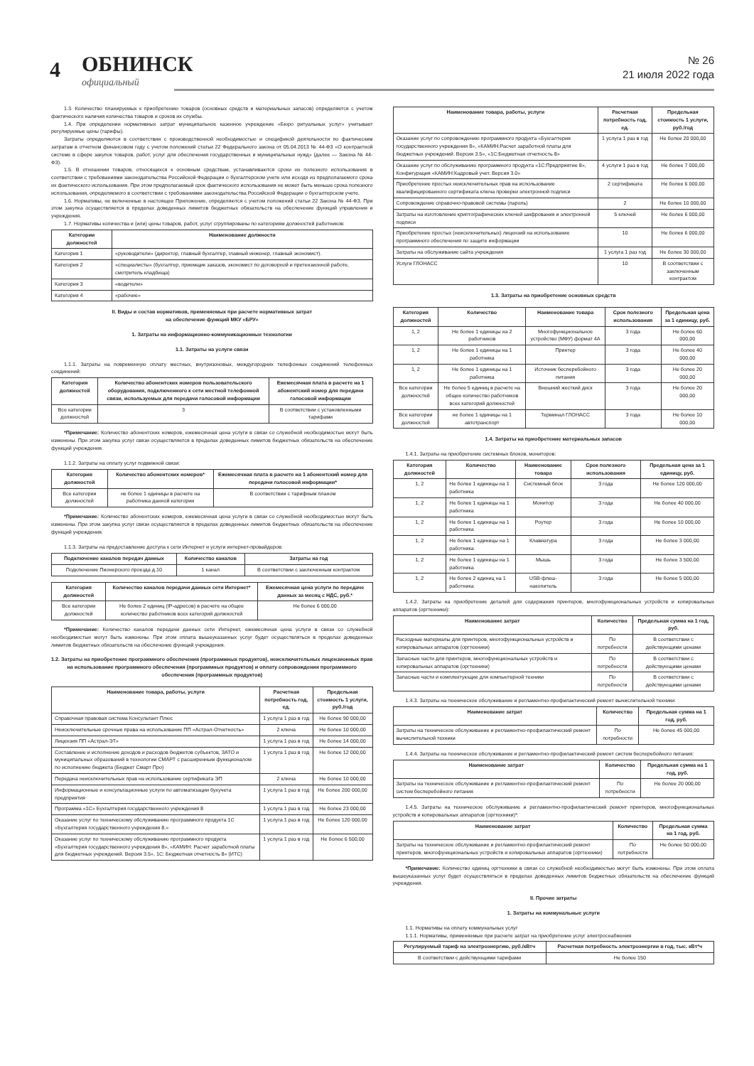4
ОБНИНСК
официальный
№ 26
21 июля 2022 года
1.3. Количество планируемых к приобретению товаров (основных средств и материальных запасов) определяется с учетом фактического наличия количества товаров и сроков их службы.
1.4. При определении нормативных затрат муниципальное казенное учреждение «Бюро ритуальных услуг» учитывает регулируемые цены (тарифы).
Затраты определяются в соответствии с производственной необходимостью и спецификой деятельности по фактическим затратам в отчетном финансовом году с учетом положений статьи 22 Федерального закона от 05.04.2013 № 44-ФЗ «О контрактной системе в сфере закупок товаров, работ, услуг для обеспечения государственных и муниципальных нужд» (далее — Закона № 44-ФЗ).
1.5. В отношении товаров, относящихся к основным средствам, устанавливаются сроки их полезного использования в соответствии с требованиями законодательства Российской Федерации о бухгалтерском учете или исходя из предполагаемого срока их фактического использования. При этом предполагаемый срок фактического использования не может быть меньше срока полезного использования, определяемого в соответствии с требованиями законодательства Российской Федерации о бухгалтерском учете.
1.6. Нормативы, не включенные в настоящее Приложение, определяются с учетом положений статьи 22 Закона № 44-ФЗ. При этом закупка осуществляется в пределах доведенных лимитов бюджетных обязательств на обеспечение функций управления и учреждения.
1.7. Нормативы количества и (или) цены товаров, работ, услуг сгруппированы по категориям должностей работников:
| Категории должностей | Наименование должности |
| --- | --- |
| Категория 1 | «руководители» (директор, главный бухгалтер, главный инженер, главный экономист). |
| Категория 2 | «специалисты» (бухгалтер, приемщик заказов, экономист по договорной и претензионной работе, смотритель кладбища) |
| Категория 3 | «водители» |
| Категория 4 | «рабочие» |
II. Виды и состав нормативов, применяемых при расчете нормативных затрат
на обеспечение функций МКУ «БРУ»
1. Затраты на информационно-коммуникационные технологии
1.1. Затраты на услуги связи
1.1.1. Затраты на повременную оплату местных, внутризоновых, междугородних телефонных соединений телефонных соединений:
| Категория должностей | Количество абонентских номеров пользовательского оборудования, подключенного к сети местной телефонной связи, используемых для передачи голосовой информации | Ежемесячная плата в расчете на 1 абонентский номер для передачи голосовой информации |
| --- | --- | --- |
| Все категории должностей | 3 | В соответствии с установленными тарифами |
*Примечание: Количество абонентских номеров, ежемесячная цена услуги в связи со служебной необходимостью могут быть изменены. При этом закупка услуг связи осуществляется в пределах доведенных лимитов бюджетных обязательств на обеспечение функций учреждения.
1.1.2. Затраты на оплату услуг подвижной связи:
| Категория должностей | Количество абонентских номеров* | Ежемесячная плата в расчете на 1 абонентский номер для передачи голосовой информации* |
| --- | --- | --- |
| Все категории должностей | не более 1 единицы в расчете на работника данной категории | В соответствии с тарифным планом |
*Примечание: Количество абонентских номеров, ежемесячная цена услуги в связи со служебной необходимостью могут быть изменены. При этом закупка услуг связи осуществляется в пределах доведенных лимитов бюджетных обязательств на обеспечение функций учреждения.
1.1.3. Затраты на предоставление доступа к сети Интернет и услуги интернет-провайдеров:
| Подключение каналов передач данных | Количество каналов | Затраты на год |
| --- | --- | --- |
| Подключение Пионерского проезда д.10 | 1 канал | В соответствии с заключенным контрактом |
| Категория должностей | Количество каналов передачи данных сети Интернет* | Ежемесячная цена услуги по передаче данных за месяц с НДС, руб.* |
| --- | --- | --- |
| Все категории должностей | Не более 2 единиц (IP-адресов) в расчете на общее количество работников всех категорий должностей | Не более 6 000,00 |
*Примечание: Количество каналов передачи данных сети Интернет, ежемесячная цена услуги в связи со служебной необходимостью могут быть изменены. При этом оплата вышеуказанных услуг будет осуществляться в пределах доведенных лимитов бюджетных обязательств на обеспечение функций учреждения.
1.2. Затраты на приобретение программного обеспечения (программных продуктов), неисключительных лицензионных прав на использование программного обеспечения (программных продуктов) и оплату сопровождения программного обеспечения (программных продуктов)
| Наименование товара, работы, услуги | Расчетная потребность год, ед. | Предельная стоимость 1 услуги, руб./год |
| --- | --- | --- |
| Справочная правовая система Консультант Плюс | 1 услуга 1 раз в год | Не более 90 000,00 |
| Неисключительные срочные права на использование ПП «Астрал-Отчетность» | 2 ключа | Не более 10 000,00 |
| Лицензия ПП «Астрал-ЭТ» | 1 услуга 1 раз в год | Не более 14 000,00 |
| Составление и исполнение доходов и расходов бюджетов субъектов, ЗАТО и муниципальных образований в технологии СМАРТ с расширенным функционалом по исполнению бюджета (Бюджет Смарт Про) | 1 услуга 1 раз в год | Не более 12 000,00 |
| Передача неисключительных прав на использование сертификата ЭП | 2 ключа | Не более 10 000,00 |
| Информационные и консультационные услуги по автоматизации бухучета предприятия | 1 услуга 1 раз в год | Не более 200 000,00 |
| Программа «1С» Бухгалтерия государственного учреждения 8 | 1 услуга 1 раз в год | Не более 23 000,00 |
| Оказание услуг по техническому обслуживанию программного продукта 1С «Бухгалтерия государственного учреждения 8.» | 1 услуга 1 раз в год | Не более 120 000,00 |
| Оказание услуг по техническому обслуживанию программного продукта «Бухгалтерия государственного учреждения 8», «КАМИН: Расчет заработной платы для бюджетных учреждений. Версия 3.5», 1С: Бюджетная отчетность 8» (ИТС) | 1 услуга 1 раз в год | Не более 6 500,00 |
| Наименование товара, работы, услуги | Расчетная потребность год, ед. | Предельная стоимость 1 услуги, руб./год |
| --- | --- | --- |
| Оказание услуг по сопровождению программного продукта «Бухгалтерия государственного учреждения 8», «КАМИН:Расчет заработной платы для бюджетных учреждений. Версия 3.5», «1С:Бюджетная отчетность 8» | 1 услуга 1 раз в год | Не более 20 000,00 |
| Оказание услуг по обслуживанию программного продукта «1С:Предприятие 8», Конфигурация «КАМИН:Кадровый учет. Версия 3.0» | 4 услуги 1 раз в год | Не более 7 000,00 |
| Приобретение простых неисключительных прав на использование квалифицированного сертификата ключа проверки электронной подписи | 2 сертификата | Не более 6 000,00 |
| Сопровождение справочно-правовой системы (пароль) | 2 | Не более 10 000,00 |
| Затраты на изготовление криптографических ключей шифрования и электронной подписи | 5 ключей | Не более 6 000,00 |
| Приобретение простых (неисключительных) лицензий на использование программного обеспечения по защите информации | 10 | Не более 6 000,00 |
| Затраты на обслуживание сайта учреждения | 1 услуга 1 раз год | Не более 30 000,00 |
| Услуги ГЛОНАСС | 10 | В соответствии с заключенным контрактом |
1.3. Затраты на приобретение основных средств
| Категория должностей | Количество | Наименование товара | Срок полезного использования | Предельная цена за 1 единицу, руб. |
| --- | --- | --- | --- | --- |
| 1, 2 | Не более 1 единицы на 2 работников | Многофункциональное устройство (МФУ) формат 4А | 3 года | Не более 60 000,00 |
| 1, 2 | Не более 1 единицы на 1 работника | Принтер | 3 года | Не более 40 000,00 |
| 1, 2 | Не более 1 единицы на 1 работника | Источник бесперебойного питания | 3 года | Не более 20 000,00 |
| Все категории должностей | Не более 5 единиц в расчете на общее количество работников всех категорий должностей | Внешний жесткий диск | 3 года | Не более 20 000,00 |
| Все категории должностей | не более 1 единицы на 1 автотранспорт | Терминал ГЛОНАСС | 3 года | Не более 10 000,00 |
1.4. Затраты на приобретение материальных запасов
1.4.1. Затраты на приобретение системных блоков, мониторов:
| Категория должностей | Количество | Наименование товара | Срок полезного использования | Предельная цена за 1 единицу, руб. |
| --- | --- | --- | --- | --- |
| 1, 2 | Не более 1 единицы на 1 работника | Системный блок | 3 года | Не более 120 000,00 |
| 1, 2 | Не более 1 единицы на 1 работника | Монитор | 3 года | Не более 40 000,00 |
| 1, 2 | Не более 1 единицы на 1 работника | Роутер | 3 года | Не более 10 000,00 |
| 1, 2 | Не более 1 единицы на 1 работника | Клавиатура | 3 года | Не более 3 000,00 |
| 1, 2 | Не более 1 единицы на 1 работника | Мышь | 3 года | Не более 3 500,00 |
| 1, 2 | Не более 2 единиц на 1 работника | USB-флеш-накопитель | 3 года | Не более 5 000,00 |
1.4.2. Затраты на приобретение деталей для содержания принтеров, многофункциональных устройств и копировальных аппаратов (оргтехники):
| Наименование затрат | Количество | Предельная сумма на 1 год, руб. |
| --- | --- | --- |
| Расходные материалы для принтеров, многофункциональных устройств и копировальных аппаратов (оргтехники) | По потребности | В соответствии с действующими ценами |
| Запасные части для принтеров, многофункциональных устройств и копировальных аппаратов (оргтехники) | По потребности | В соответствии с действующими ценами |
| Запасные части и комплектующие для компьютерной техники | По потребности | В соответствии с действующими ценами |
1.4.3. Затраты на техническое обслуживание и регламентно-профилактический ремонт вычислительной техники:
| Наименование затрат | Количество | Предельная сумма на 1 год, руб. |
| --- | --- | --- |
| Затраты на техническое обслуживание и регламентно-профилактический ремонт вычислительной техники | По потребности | Не более 45 000,00 |
1.4.4. Затраты на техническое обслуживание и регламентно-профилактический ремонт систем бесперебойного питания:
| Наименование затрат | Количество | Предельная сумма на 1 год, руб. |
| --- | --- | --- |
| Затраты на техническое обслуживание и регламентно-профилактический ремонт систем бесперебойного питания | По потребности | Не более 20 000,00 |
1.4.5. Затраты на техническое обслуживание и регламентно-профилактический ремонт принтеров, многофункциональных устройств и копировальных аппаратов (оргтехники)*:
| Наименование затрат | Количество | Предельная сумма на 1 год, руб. |
| --- | --- | --- |
| Затраты на техническое обслуживание и регламентно-профилактический ремонт принтеров, многофункциональных устройств и копировальных аппаратов (оргтехники) | По потребности | Не более 50 000,00 |
*Примечание: Количество единиц оргтехники в связи со служебной необходимостью могут быть изменены. При этом оплата вышеуказанных услуг будет осуществляться в пределах доведенных лимитов бюджетных обязательств на обеспечение функций учреждения.
II. Прочие затраты
1. Затраты на коммунальные услуги
1.1. Нормативы на оплату коммунальных услуг
1.1.1. Нормативы, применяемые при расчете затрат на приобретение услуг электроснабжения
| Регулируемый тариф на электроэнергию, руб./кВтч | Расчетная потребность электроэнергии в год, тыс. кВт*ч |
| --- | --- |
| В соответствии с действующими тарифами | Не более 150 |